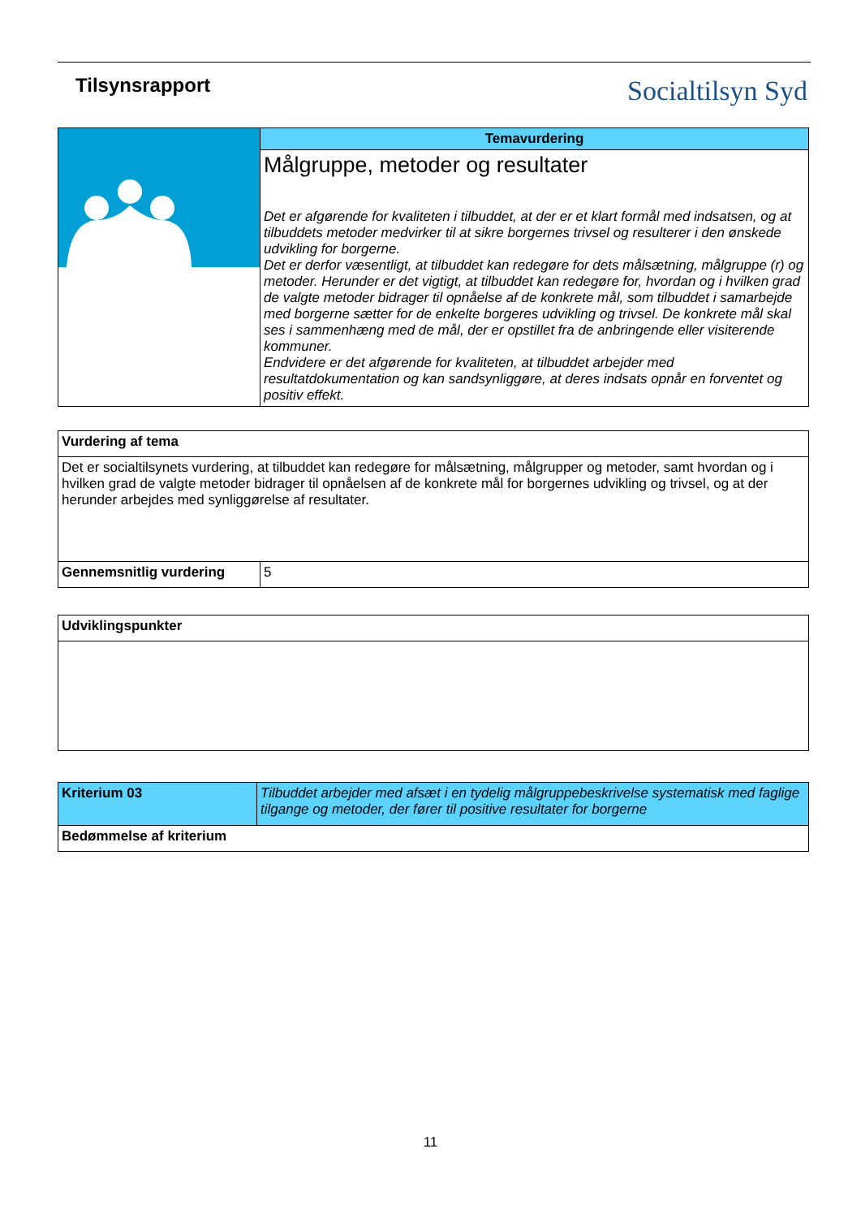Tilsynsrapport
Socialtilsyn Syd
| | Temavurdering |
| | Målgruppe, metoder og resultater Det er afgørende for kvaliteten i tilbuddet, at der er et klart formål med indsatsen, og at tilbuddets metoder medvirker til at sikre borgernes trivsel og resulterer i den ønskede udvikling for borgerne. Det er derfor væsentligt, at tilbuddet kan redegøre for dets målsætning, målgruppe (r) og metoder. Herunder er det vigtigt, at tilbuddet kan redegøre for, hvordan og i hvilken grad de valgte metoder bidrager til opnåelse af de konkrete mål, som tilbuddet i samarbejde med borgerne sætter for de enkelte borgeres udvikling og trivsel. De konkrete mål skal ses i sammenhæng med de mål, der er opstillet fra de anbringende eller visiterende kommuner. Endvidere er det afgørende for kvaliteten, at tilbuddet arbejder med resultatdokumentation og kan sandsynliggøre, at deres indsats opnår en forventet og positiv effekt. |
| Vurdering af tema | |
| Det er socialtilsynets vurdering, at tilbuddet kan redegøre for målsætning, målgrupper og metoder, samt hvordan og i hvilken grad de valgte metoder bidrager til opnåelsen af de konkrete mål for borgernes udvikling og trivsel, og at der herunder arbejdes med synliggørelse af resultater. | |
| Gennemsnitlig vurdering | 5 |
| Udviklingspunkter |
| Kriterium 03 | Tilbuddet arbejder med afsæt i en tydelig målgruppebeskrivelse systematisk med faglige tilgange og metoder, der fører til positive resultater for borgerne |
| Bedømmelse af kriterium | |
11